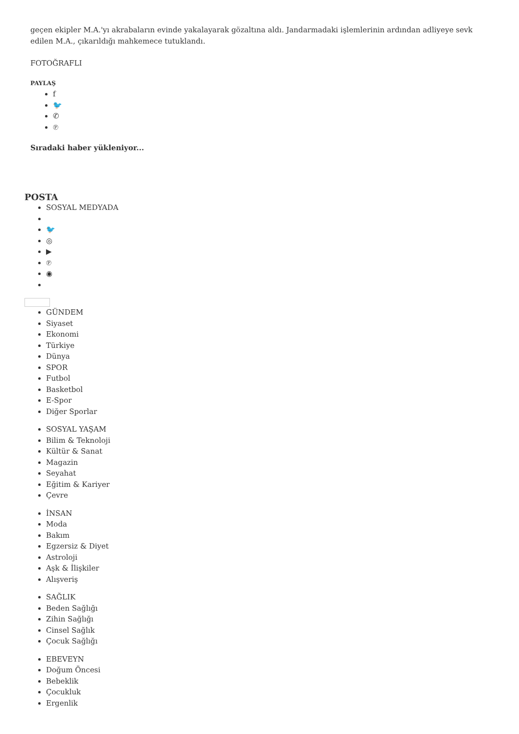geçen ekipler M.A.'yı akrabaların evinde yakalayarak gözaltına aldı. Jandarmadaki işlemlerinin ardından adliyeye sevk edilen M.A., çıkarıldığı mahkemece tutuklandı.
FOTOĞRAFLI
PAYLAŞ
f
🐦
✆
℗
Sıradaki haber yükleniyor...
POSTA
SOSYAL MEDYADA
🐦
◎
▶
℗
◉
GÜNDEM
Siyaset
Ekonomi
Türkiye
Dünya
SPOR
Futbol
Basketbol
E-Spor
Diğer Sporlar
SOSYAL YAŞAM
Bilim & Teknoloji
Kültür & Sanat
Magazin
Seyahat
Eğitim & Kariyer
Çevre
İNSAN
Moda
Bakım
Egzersiz & Diyet
Astroloji
Aşk & İlişkiler
Alışveriş
SAĞLIK
Beden Sağlığı
Zihin Sağlığı
Cinsel Sağlık
Çocuk Sağlığı
EBEVEYN
Doğum Öncesi
Bebeklik
Çocukluk
Ergenlik